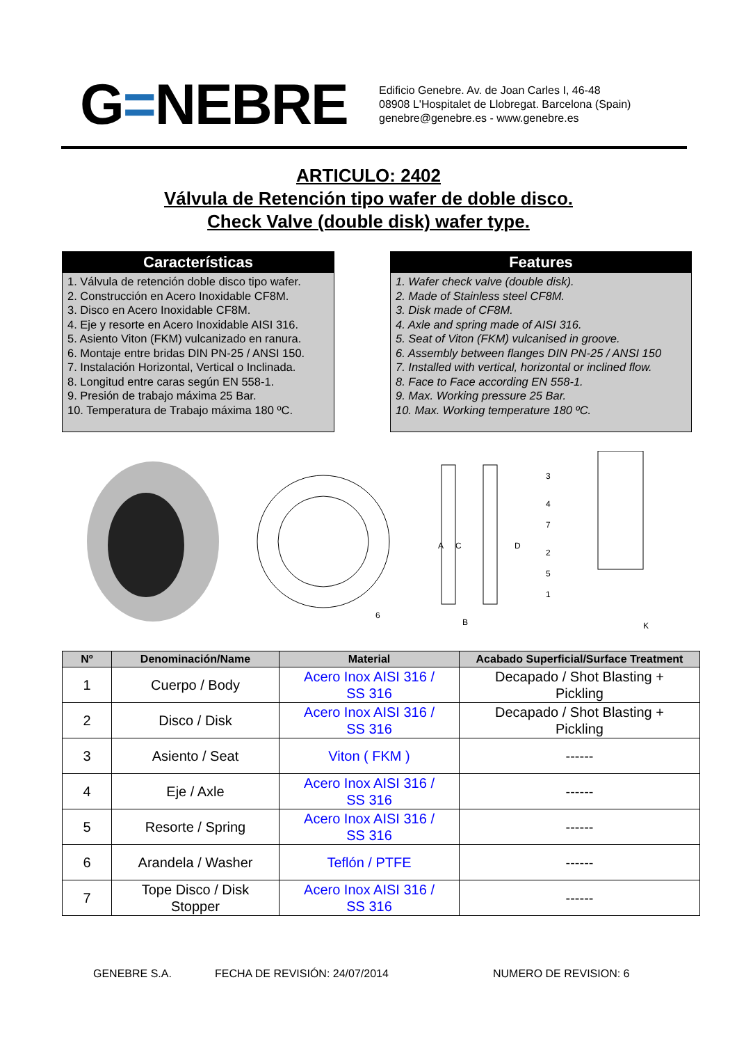G=NEBRE
Edificio Genebre. Av. de Joan Carles I, 46-48
08908 L'Hospitalet de Llobregat. Barcelona (Spain)
genebre@genebre.es - www.genebre.es
ARTICULO: 2402
Válvula de Retención tipo wafer de doble disco.
Check Valve (double disk) wafer type.
Características
1. Válvula de retención doble disco tipo wafer.
2. Construcción en Acero Inoxidable CF8M.
3. Disco en Acero Inoxidable CF8M.
4. Eje y resorte en Acero Inoxidable AISI 316.
5. Asiento Viton (FKM) vulcanizado en ranura.
6. Montaje entre bridas DIN PN-25 / ANSI 150.
7. Instalación Horizontal, Vertical o Inclinada.
8. Longitud entre caras según EN 558-1.
9. Presión de trabajo máxima 25 Bar.
10. Temperatura de Trabajo máxima 180 ºC.
Features
1. Wafer check valve (double disk).
2. Made of Stainless steel CF8M.
3. Disk made of CF8M.
4. Axle and spring made of AISI 316.
5. Seat of Viton (FKM) vulcanised in groove.
6. Assembly between flanges DIN PN-25 / ANSI 150
7. Installed with vertical, horizontal or inclined flow.
8. Face to Face according EN 558-1.
9. Max. Working pressure 25 Bar.
10. Max. Working temperature 180 ºC.
A
C
D
B
K
3
4
7
2
5
1
6
| Nº | Denominación/Name | Material | Acabado Superficial/Surface Treatment |
| --- | --- | --- | --- |
| 1 | Cuerpo / Body | Acero Inox AISI 316 / SS 316 | Decapado / Shot Blasting + Pickling |
| 2 | Disco / Disk | Acero Inox AISI 316 / SS 316 | Decapado / Shot Blasting + Pickling |
| 3 | Asiento / Seat | Viton ( FKM ) | ------ |
| 4 | Eje / Axle | Acero Inox AISI 316 / SS 316 | ------ |
| 5 | Resorte / Spring | Acero Inox AISI 316 / SS 316 | ------ |
| 6 | Arandela / Washer | Teflón / PTFE | ------ |
| 7 | Tope Disco / Disk Stopper | Acero Inox AISI 316 / SS 316 | ------ |
GENEBRE S.A. FECHA DE REVISIÓN: 24/07/2014 NUMERO DE REVISION: 6